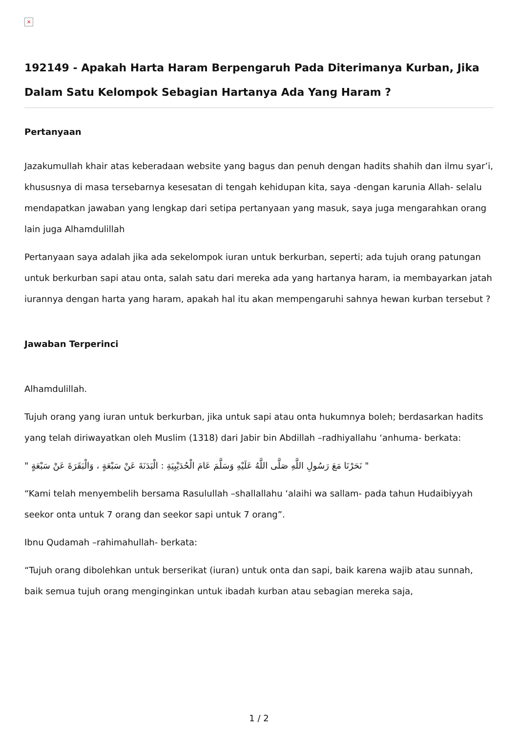×
192149 - Apakah Harta Haram Berpengaruh Pada Diterimanya Kurban, Jika Dalam Satu Kelompok Sebagian Hartanya Ada Yang Haram ?
Pertanyaan
Jazakumullah khair atas keberadaan website yang bagus dan penuh dengan hadits shahih dan ilmu syar’i, khususnya di masa tersebarnya kesesatan di tengah kehidupan kita, saya -dengan karunia Allah- selalu mendapatkan jawaban yang lengkap dari setipa pertanyaan yang masuk, saya juga mengarahkan orang lain juga Alhamdulillah
Pertanyaan saya adalah jika ada sekelompok iuran untuk berkurban, seperti; ada tujuh orang patungan untuk berkurban sapi atau onta, salah satu dari mereka ada yang hartanya haram, ia membayarkan jatah iurannya dengan harta yang haram, apakah hal itu akan mempengaruhi sahnya hewan kurban tersebut ?
Jawaban Terperinci
Alhamdulillah.
Tujuh orang yang iuran untuk berkurban, jika untuk sapi atau onta hukumnya boleh; berdasarkan hadits yang telah diriwayatkan oleh Muslim (1318) dari Jabir bin Abdillah –radhiyallahu ‘anhuma- berkata:
" نَحَرْنَا مَعَ رَسُولِ اللَّهِ صَلَّى اللَّهُ عَلَيْهِ وَسَلَّمَ عَامَ الْحُدَيْبِيَةِ : الْبَدَنَةَ عَنْ سَبْعَةٍ ، وَالْبَقَرَةَ عَنْ سَبْعَةٍ "
“Kami telah menyembelih bersama Rasulullah –shallallahu ‘alaihi wa sallam- pada tahun Hudaibiyyah seekor onta untuk 7 orang dan seekor sapi untuk 7 orang”.
Ibnu Qudamah –rahimahullah- berkata:
“Tujuh orang dibolehkan untuk berserikat (iuran) untuk onta dan sapi, baik karena wajib atau sunnah, baik semua tujuh orang menginginkan untuk ibadah kurban atau sebagian mereka saja,
1 / 2